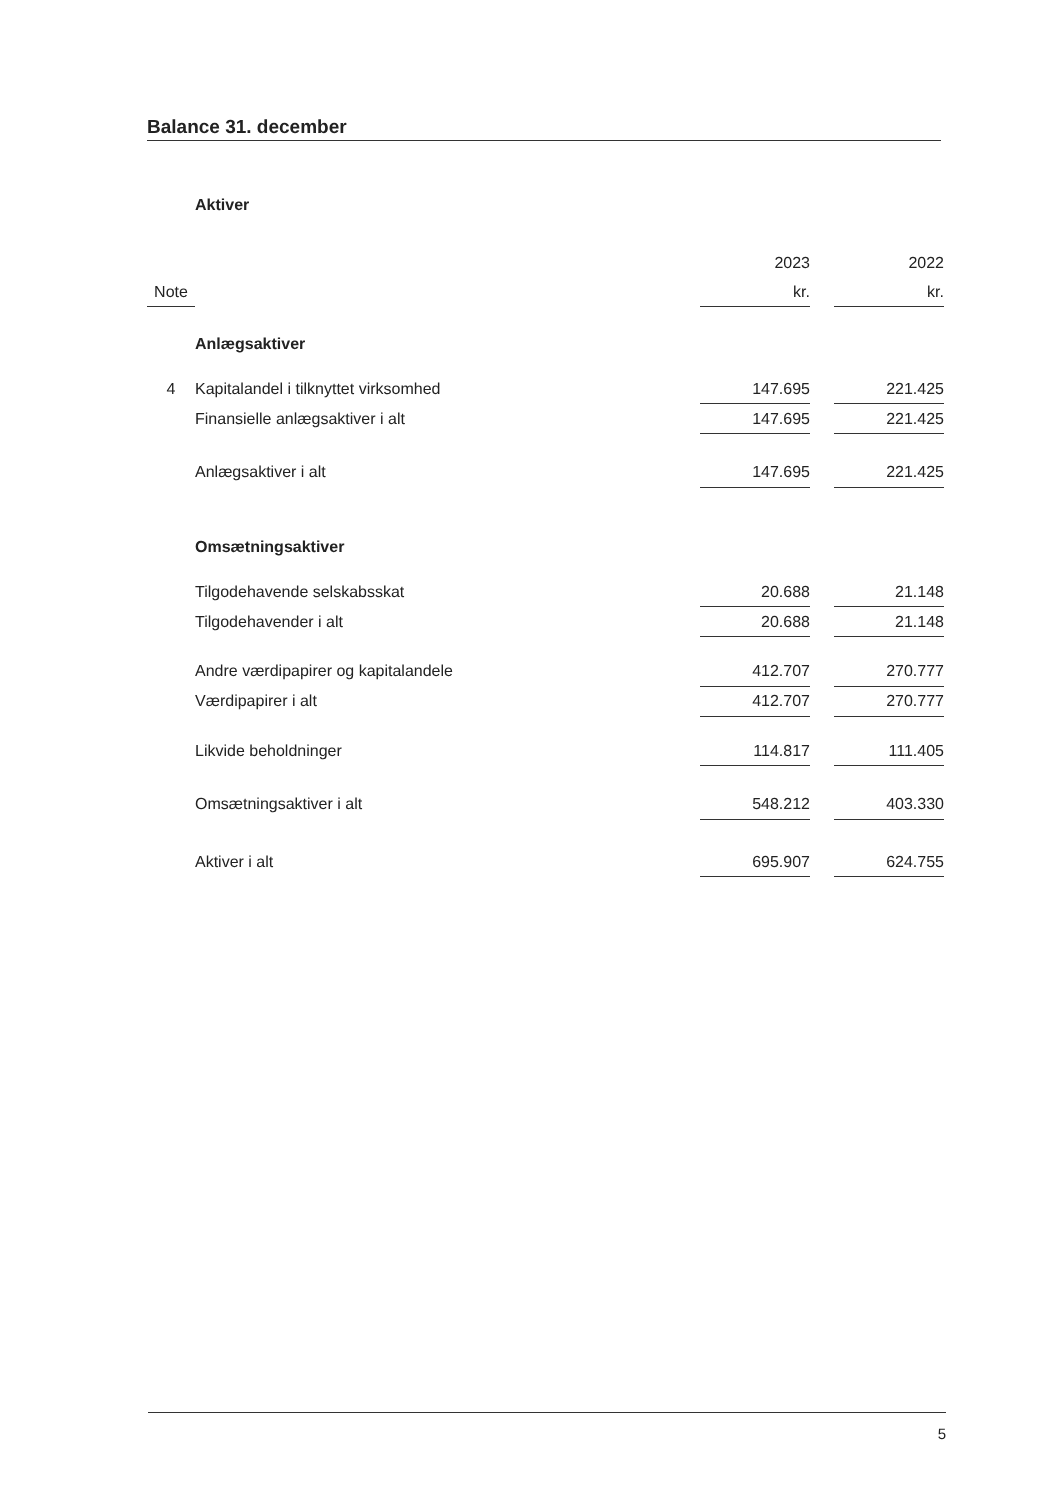Balance 31. december
| | Aktiver | | | |
| | | 2023 | | 2022 |
| Note | | kr. | | kr. |
| | Anlægsaktiver | | | |
| 4 | Kapitalandel i tilknyttet virksomhed | 147.695 | | 221.425 |
| | Finansielle anlægsaktiver i alt | 147.695 | | 221.425 |
| | Anlægsaktiver i alt | 147.695 | | 221.425 |
| | Omsætningsaktiver | | | |
| | Tilgodehavende selskabsskat | 20.688 | | 21.148 |
| | Tilgodehavender i alt | 20.688 | | 21.148 |
| | Andre værdipapirer og kapitalandele | 412.707 | | 270.777 |
| | Værdipapirer i alt | 412.707 | | 270.777 |
| | Likvide beholdninger | 114.817 | | 111.405 |
| | Omsætningsaktiver i alt | 548.212 | | 403.330 |
| | Aktiver i alt | 695.907 | | 624.755 |
5